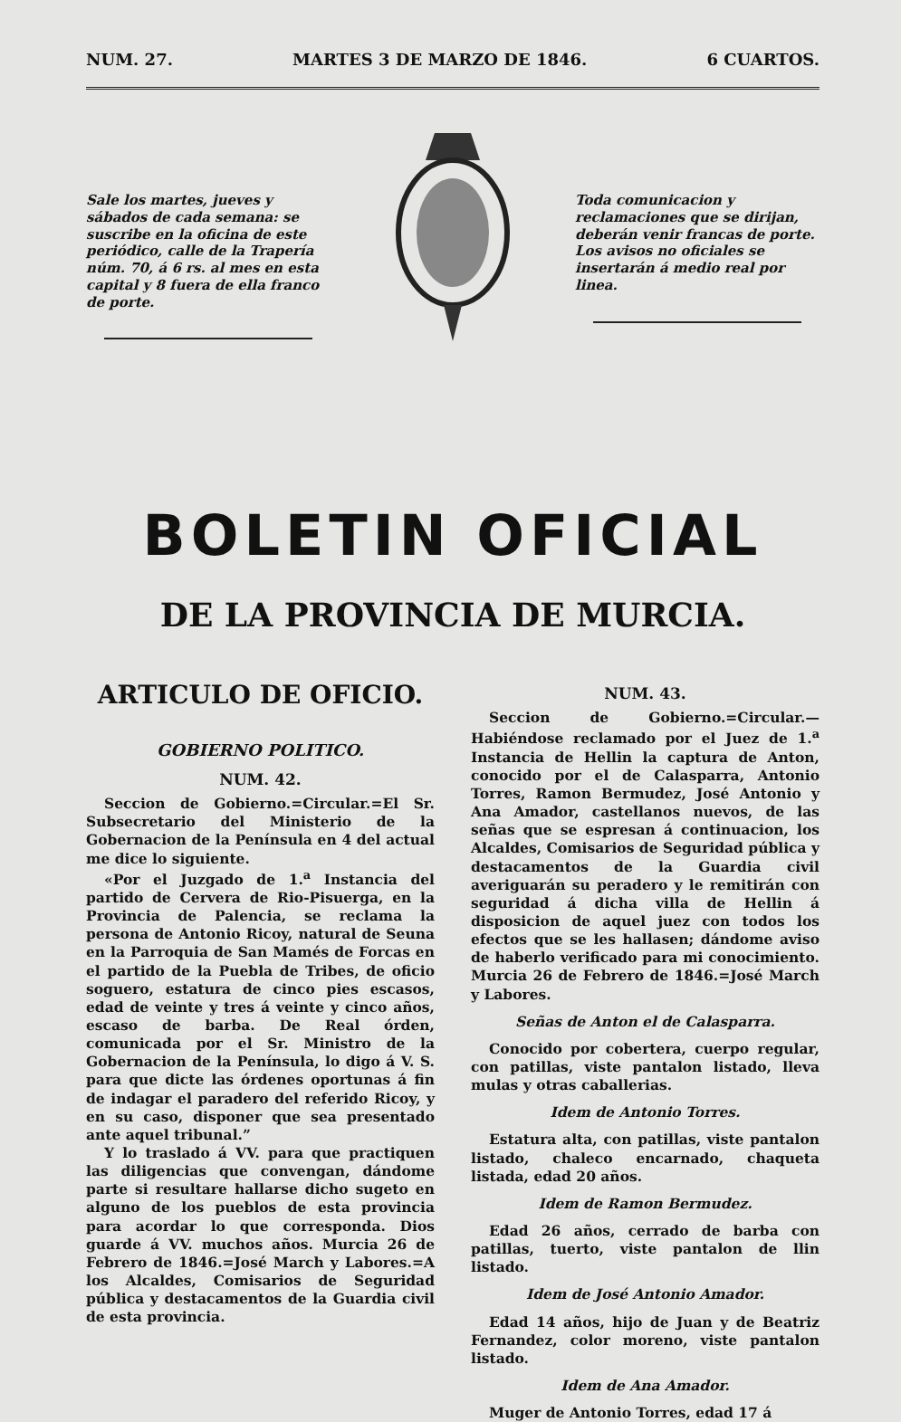NUM. 27. MARTES 3 DE MARZO DE 1846. 6 CUARTOS.
Sale los martes, jueves y sábados de cada semana: se suscribe en la oficina de este periódico, calle de la Trapería núm. 70, á 6 rs. al mes en esta capital y 8 fuera de ella franco de porte.
Toda comunicacion y reclamaciones que se dirijan, deberán venir francas de porte.
Los avisos no oficiales se insertarán á medio real por linea.
BOLETIN OFICIAL
DE LA PROVINCIA DE MURCIA.
ARTICULO DE OFICIO.
GOBIERNO POLITICO.
NUM. 42.
Seccion de Gobierno.=Circular.=El Sr. Subsecretario del Ministerio de la Gobernacion de la Península en 4 del actual me dice lo siguiente.
«Por el Juzgado de 1.<sup>a</sup> Instancia del partido de Cervera de Rio-Pisuerga, en la Provincia de Palencia, se reclama la persona de Antonio Ricoy, natural de Seuna en la Parroquia de San Mamés de Forcas en el partido de la Puebla de Tribes, de oficio soguero, estatura de cinco pies escasos, edad de veinte y tres á veinte y cinco años, escaso de barba. De Real órden, comunicada por el Sr. Ministro de la Gobernacion de la Península, lo digo á V. S. para que dicte las órdenes oportunas á fin de indagar el paradero del referido Ricoy, y en su caso, disponer que sea presentado ante aquel tribunal.”
Y lo traslado á VV. para que practiquen las diligencias que convengan, dándome parte si resultare hallarse dicho sugeto en alguno de los pueblos de esta provincia para acordar lo que corresponda. Dios guarde á VV. muchos años. Murcia 26 de Febrero de 1846.=José March y Labores.=A los Alcaldes, Comisarios de Seguridad pública y destacamentos de la Guardia civil de esta provincia.
NUM. 43.
Seccion de Gobierno.=Circular.—Habiéndose reclamado por el Juez de 1.<sup>a</sup> Instancia de Hellin la captura de Anton, conocido por el de Calasparra, Antonio Torres, Ramon Bermudez, José Antonio y Ana Amador, castellanos nuevos, de las señas que se espresan á continuacion, los Alcaldes, Comisarios de Seguridad pública y destacamentos de la Guardia civil averiguarán su peradero y le remitirán con seguridad á dicha villa de Hellin á disposicion de aquel juez con todos los efectos que se les hallasen; dándome aviso de haberlo verificado para mi conocimiento. Murcia 26 de Febrero de 1846.=José March y Labores.
Señas de Anton el de Calasparra.
Conocido por cobertera, cuerpo regular, con patillas, viste pantalon listado, lleva mulas y otras caballerias.
Idem de Antonio Torres.
Estatura alta, con patillas, viste pantalon listado, chaleco encarnado, chaqueta listada, edad 20 años.
Idem de Ramon Bermudez.
Edad 26 años, cerrado de barba con patillas, tuerto, viste pantalon de llin listado.
Idem de José Antonio Amador.
Edad 14 años, hijo de Juan y de Beatriz Fernandez, color moreno, viste pantalon listado.
Idem de Ana Amador.
Muger de Antonio Torres, edad 17 á